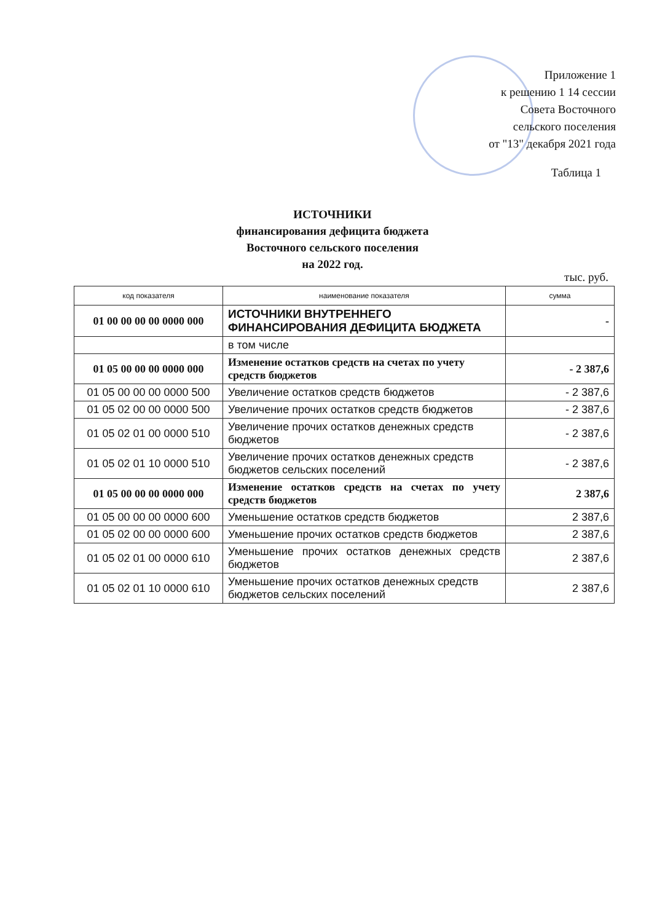Приложение 1
к решению 1 14 сессии
Совета Восточного
сельского поселения
от "13" декабря 2021 года
Таблица 1
ИСТОЧНИКИ
финансирования дефицита бюджета
Восточного сельского поселения
на 2022 год.
тыс. руб.
| код показателя | наименование показателя | сумма |
| --- | --- | --- |
| 01 00 00 00 00 0000 000 | ИСТОЧНИКИ ВНУТРЕННЕГО ФИНАНСИРОВАНИЯ ДЕФИЦИТА БЮДЖЕТА | - |
| | в том числе | |
| 01 05 00 00 00 0000 000 | Изменение остатков средств на счетах по учету средств бюджетов | - 2 387,6 |
| 01 05 00 00 00 0000 500 | Увеличение остатков средств бюджетов | - 2 387,6 |
| 01 05 02 00 00 0000 500 | Увеличение прочих остатков средств бюджетов | - 2 387,6 |
| 01 05 02 01 00 0000 510 | Увеличение прочих остатков денежных средств бюджетов | - 2 387,6 |
| 01 05 02 01 10 0000 510 | Увеличение прочих остатков денежных средств бюджетов сельских поселений | - 2 387,6 |
| 01 05 00 00 00 0000 000 | Изменение остатков средств на счетах по учету средств бюджетов | 2 387,6 |
| 01 05 00 00 00 0000 600 | Уменьшение остатков средств бюджетов | 2 387,6 |
| 01 05 02 00 00 0000 600 | Уменьшение прочих остатков средств бюджетов | 2 387,6 |
| 01 05 02 01 00 0000 610 | Уменьшение прочих остатков денежных средств бюджетов | 2 387,6 |
| 01 05 02 01 10 0000 610 | Уменьшение прочих остатков денежных средств бюджетов сельских поселений | 2 387,6 |